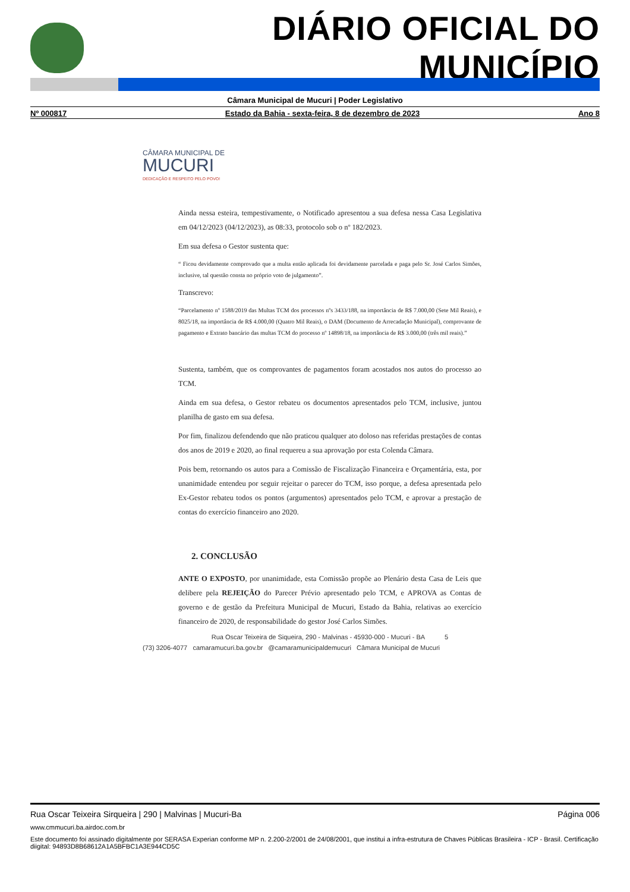DIÁRIO OFICIAL DO MUNICÍPIO
Câmara Municipal de Mucuri | Poder Legislativo
Nº 000817 Estado da Bahia - sexta-feira, 8 de dezembro de 2023 Ano 8
CÂMARA MUNICIPAL DE
MUCURI
DEDICAÇÃO E RESPEITO PELO POVO!
Ainda nessa esteira, tempestivamente, o Notificado apresentou a sua defesa nessa Casa Legislativa em 04/12/2023 (04/12/2023), as 08:33, protocolo sob o nº 182/2023.
Em sua defesa o Gestor sustenta que:
“ Ficou devidamente comprovado que a multa então aplicada foi devidamente parcelada e paga pelo Sr. José Carlos Simões, inclusive, tal questão consta no próprio voto de julgamento”.
Transcrevo:
“Parcelamento nº 1588/2019 das Multas TCM dos processos nºs 3433/188, na importância de R$ 7.000,00 (Sete Mil Reais), e 8025/18, na importância de R$ 4.000,00 (Quatro Mil Reais), o DAM (Documento de Arrecadação Municipal), comprovante de pagamento e Extrato bancário das multas TCM do processo nº 14898/18, na importância de R$ 3.000,00 (três mil reais).”
Sustenta, também, que os comprovantes de pagamentos foram acostados nos autos do processo ao TCM.
Ainda em sua defesa, o Gestor rebateu os documentos apresentados pelo TCM, inclusive, juntou planilha de gasto em sua defesa.
Por fim, finalizou defendendo que não praticou qualquer ato doloso nas referidas prestações de contas dos anos de 2019 e 2020, ao final requereu a sua aprovação por esta Colenda Câmara.
Pois bem, retornando os autos para a Comissão de Fiscalização Financeira e Orçamentária, esta, por unanimidade entendeu por seguir rejeitar o parecer do TCM, isso porque, a defesa apresentada pelo Ex-Gestor rebateu todos os pontos (argumentos) apresentados pelo TCM, e aprovar a prestação de contas do exercício financeiro ano 2020.
2. CONCLUSÃO
ANTE O EXPOSTO, por unanimidade, esta Comissão propõe ao Plenário desta Casa de Leis que delibere pela REJEIÇÃO do Parecer Prévio apresentado pelo TCM, e APROVA as Contas de governo e de gestão da Prefeitura Municipal de Mucuri, Estado da Bahia, relativas ao exercício financeiro de 2020, de responsabilidade do gestor José Carlos Simões.
Rua Oscar Teixeira de Siqueira, 290 - Malvinas - 45930-000 - Mucuri - BA 5
(73) 3206-4077 camaramucuri.ba.gov.br @camaramunicipaldemucuri Câmara Municipal de Mucuri
Rua Oscar Teixeira Sirqueira | 290 | Malvinas | Mucuri-Ba Página 006
www.cmmucuri.ba.airdoc.com.br
Este documento foi assinado digitalmente por SERASA Experian conforme MP n. 2.200-2/2001 de 24/08/2001, que institui a infra-estrutura de Chaves Públicas Brasileira - ICP - Brasil. Certificação diigital: 94893D8B68612A1A5BFBC1A3E944CD5C